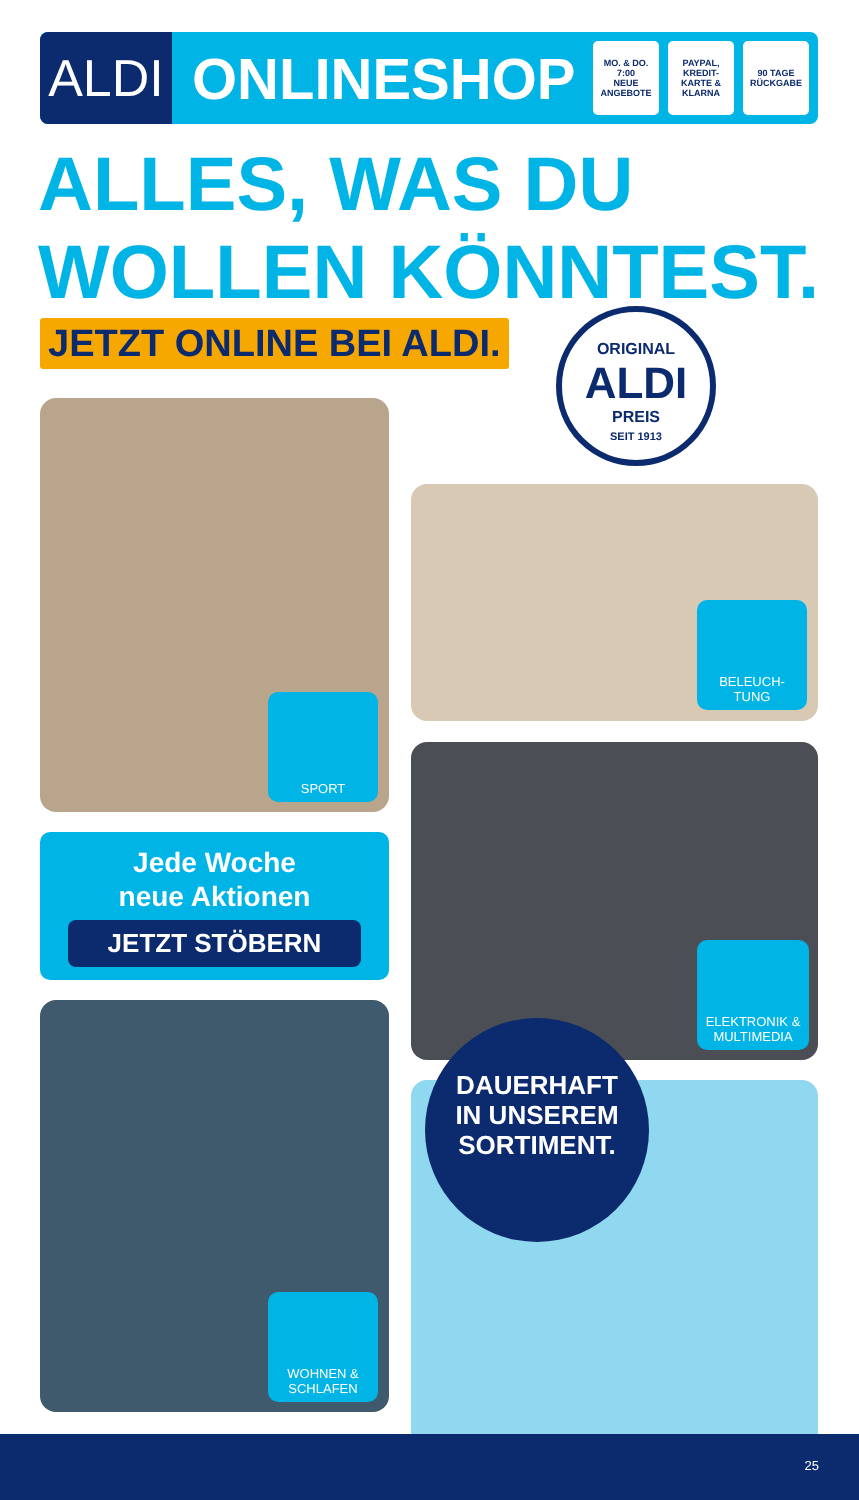ALDI
ONLINESHOP
MO. & DO.
7:00
NEUE ANGEBOTE
PAYPAL, KREDIT-KARTE & KLARNA
90 TAGE
RÜCKGABE
ALLES, WAS DU
WOLLEN KÖNNTEST.
JETZT ONLINE BEI ALDI.
ORIGINAL
ALDI
PREIS
SEIT 1913
SPORT
BELEUCH-
TUNG
Jede Woche
neue Aktionen
JETZT STÖBERN
ELEKTRONIK & MULTIMEDIA
WOHNEN &
SCHLAFEN
DAUERHAFT
IN UNSEREM
SORTIMENT.
25